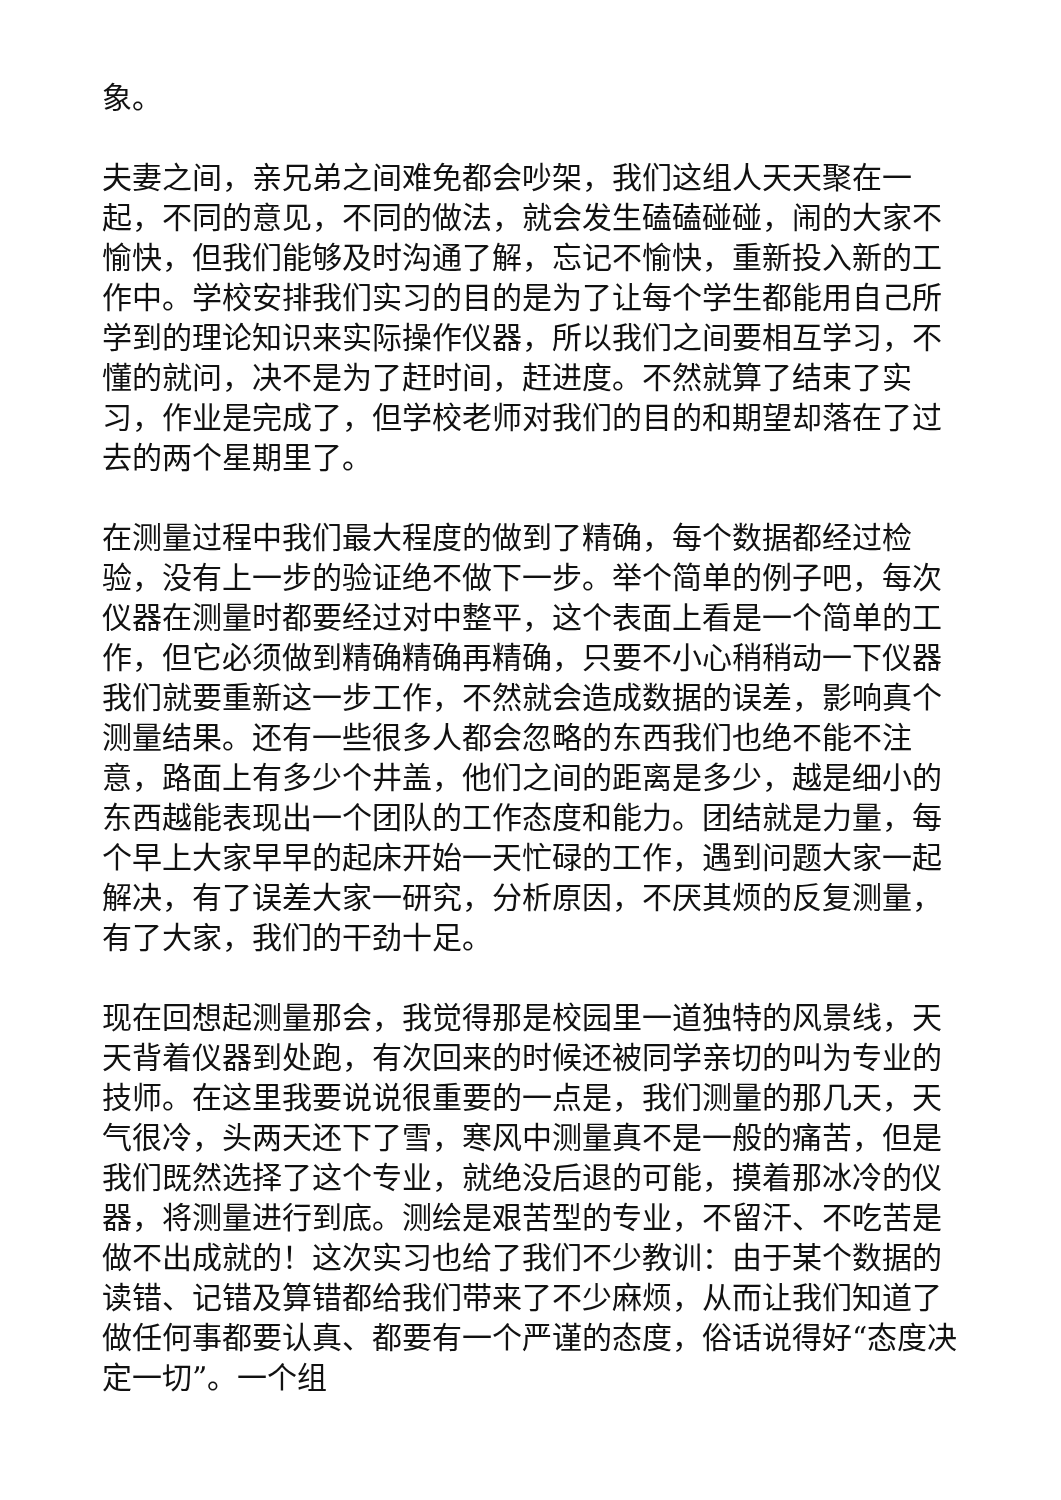象。
夫妻之间，亲兄弟之间难免都会吵架，我们这组人天天聚在一起，不同的意见，不同的做法，就会发生磕磕碰碰，闹的大家不愉快，但我们能够及时沟通了解，忘记不愉快，重新投入新的工作中。学校安排我们实习的目的是为了让每个学生都能用自己所学到的理论知识来实际操作仪器，所以我们之间要相互学习，不懂的就问，决不是为了赶时间，赶进度。不然就算了结束了实习，作业是完成了，但学校老师对我们的目的和期望却落在了过去的两个星期里了。
在测量过程中我们最大程度的做到了精确，每个数据都经过检验，没有上一步的验证绝不做下一步。举个简单的例子吧，每次仪器在测量时都要经过对中整平，这个表面上看是一个简单的工作，但它必须做到精确精确再精确，只要不小心稍稍动一下仪器我们就要重新这一步工作，不然就会造成数据的误差，影响真个测量结果。还有一些很多人都会忽略的东西我们也绝不能不注意，路面上有多少个井盖，他们之间的距离是多少，越是细小的东西越能表现出一个团队的工作态度和能力。团结就是力量，每个早上大家早早的起床开始一天忙碌的工作，遇到问题大家一起解决，有了误差大家一研究，分析原因，不厌其烦的反复测量，有了大家，我们的干劲十足。
现在回想起测量那会，我觉得那是校园里一道独特的风景线，天天背着仪器到处跑，有次回来的时候还被同学亲切的叫为专业的技师。在这里我要说说很重要的一点是，我们测量的那几天，天气很冷，头两天还下了雪，寒风中测量真不是一般的痛苦，但是我们既然选择了这个专业，就绝没后退的可能，摸着那冰冷的仪器，将测量进行到底。测绘是艰苦型的专业，不留汗、不吃苦是做不出成就的！这次实习也给了我们不少教训：由于某个数据的读错、记错及算错都给我们带来了不少麻烦，从而让我们知道了做任何事都要认真、都要有一个严谨的态度，俗话说得好“态度决定一切”。一个组